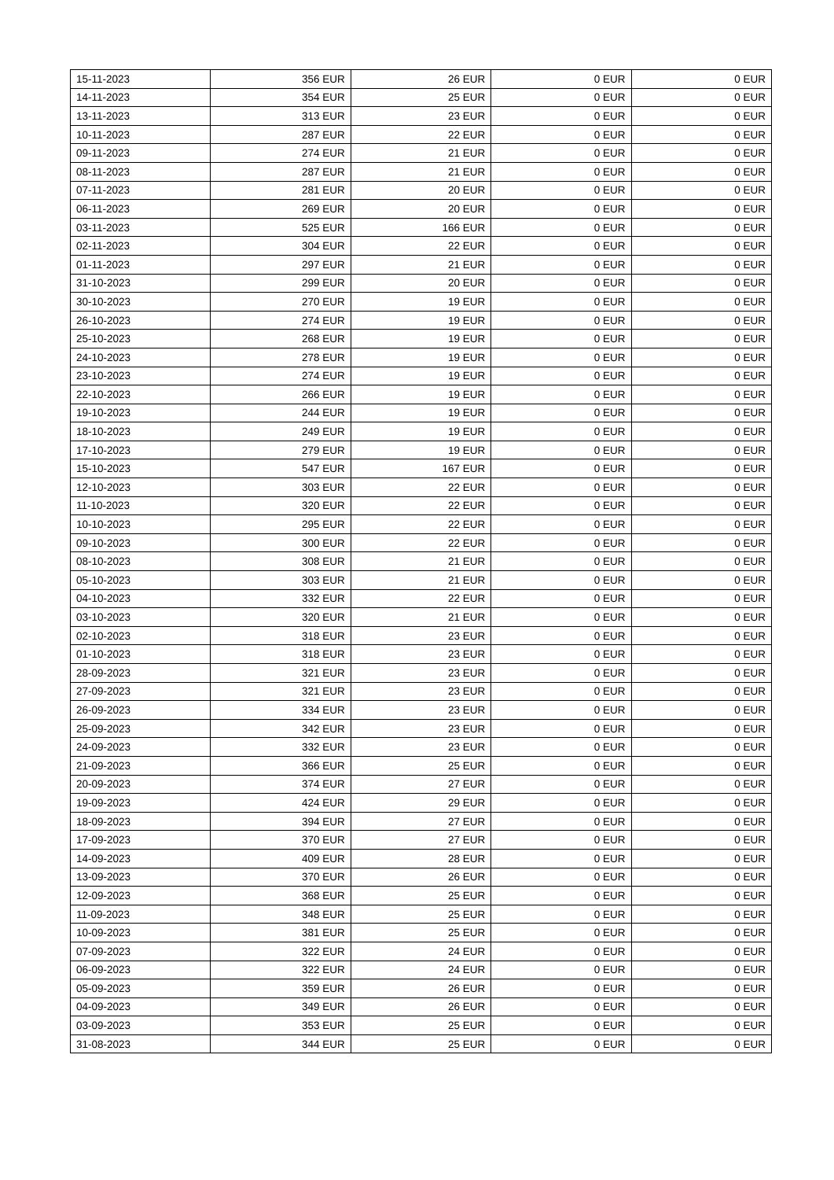| 15-11-2023 | 356 EUR | 26 EUR | 0 EUR | 0 EUR |
| 14-11-2023 | 354 EUR | 25 EUR | 0 EUR | 0 EUR |
| 13-11-2023 | 313 EUR | 23 EUR | 0 EUR | 0 EUR |
| 10-11-2023 | 287 EUR | 22 EUR | 0 EUR | 0 EUR |
| 09-11-2023 | 274 EUR | 21 EUR | 0 EUR | 0 EUR |
| 08-11-2023 | 287 EUR | 21 EUR | 0 EUR | 0 EUR |
| 07-11-2023 | 281 EUR | 20 EUR | 0 EUR | 0 EUR |
| 06-11-2023 | 269 EUR | 20 EUR | 0 EUR | 0 EUR |
| 03-11-2023 | 525 EUR | 166 EUR | 0 EUR | 0 EUR |
| 02-11-2023 | 304 EUR | 22 EUR | 0 EUR | 0 EUR |
| 01-11-2023 | 297 EUR | 21 EUR | 0 EUR | 0 EUR |
| 31-10-2023 | 299 EUR | 20 EUR | 0 EUR | 0 EUR |
| 30-10-2023 | 270 EUR | 19 EUR | 0 EUR | 0 EUR |
| 26-10-2023 | 274 EUR | 19 EUR | 0 EUR | 0 EUR |
| 25-10-2023 | 268 EUR | 19 EUR | 0 EUR | 0 EUR |
| 24-10-2023 | 278 EUR | 19 EUR | 0 EUR | 0 EUR |
| 23-10-2023 | 274 EUR | 19 EUR | 0 EUR | 0 EUR |
| 22-10-2023 | 266 EUR | 19 EUR | 0 EUR | 0 EUR |
| 19-10-2023 | 244 EUR | 19 EUR | 0 EUR | 0 EUR |
| 18-10-2023 | 249 EUR | 19 EUR | 0 EUR | 0 EUR |
| 17-10-2023 | 279 EUR | 19 EUR | 0 EUR | 0 EUR |
| 15-10-2023 | 547 EUR | 167 EUR | 0 EUR | 0 EUR |
| 12-10-2023 | 303 EUR | 22 EUR | 0 EUR | 0 EUR |
| 11-10-2023 | 320 EUR | 22 EUR | 0 EUR | 0 EUR |
| 10-10-2023 | 295 EUR | 22 EUR | 0 EUR | 0 EUR |
| 09-10-2023 | 300 EUR | 22 EUR | 0 EUR | 0 EUR |
| 08-10-2023 | 308 EUR | 21 EUR | 0 EUR | 0 EUR |
| 05-10-2023 | 303 EUR | 21 EUR | 0 EUR | 0 EUR |
| 04-10-2023 | 332 EUR | 22 EUR | 0 EUR | 0 EUR |
| 03-10-2023 | 320 EUR | 21 EUR | 0 EUR | 0 EUR |
| 02-10-2023 | 318 EUR | 23 EUR | 0 EUR | 0 EUR |
| 01-10-2023 | 318 EUR | 23 EUR | 0 EUR | 0 EUR |
| 28-09-2023 | 321 EUR | 23 EUR | 0 EUR | 0 EUR |
| 27-09-2023 | 321 EUR | 23 EUR | 0 EUR | 0 EUR |
| 26-09-2023 | 334 EUR | 23 EUR | 0 EUR | 0 EUR |
| 25-09-2023 | 342 EUR | 23 EUR | 0 EUR | 0 EUR |
| 24-09-2023 | 332 EUR | 23 EUR | 0 EUR | 0 EUR |
| 21-09-2023 | 366 EUR | 25 EUR | 0 EUR | 0 EUR |
| 20-09-2023 | 374 EUR | 27 EUR | 0 EUR | 0 EUR |
| 19-09-2023 | 424 EUR | 29 EUR | 0 EUR | 0 EUR |
| 18-09-2023 | 394 EUR | 27 EUR | 0 EUR | 0 EUR |
| 17-09-2023 | 370 EUR | 27 EUR | 0 EUR | 0 EUR |
| 14-09-2023 | 409 EUR | 28 EUR | 0 EUR | 0 EUR |
| 13-09-2023 | 370 EUR | 26 EUR | 0 EUR | 0 EUR |
| 12-09-2023 | 368 EUR | 25 EUR | 0 EUR | 0 EUR |
| 11-09-2023 | 348 EUR | 25 EUR | 0 EUR | 0 EUR |
| 10-09-2023 | 381 EUR | 25 EUR | 0 EUR | 0 EUR |
| 07-09-2023 | 322 EUR | 24 EUR | 0 EUR | 0 EUR |
| 06-09-2023 | 322 EUR | 24 EUR | 0 EUR | 0 EUR |
| 05-09-2023 | 359 EUR | 26 EUR | 0 EUR | 0 EUR |
| 04-09-2023 | 349 EUR | 26 EUR | 0 EUR | 0 EUR |
| 03-09-2023 | 353 EUR | 25 EUR | 0 EUR | 0 EUR |
| 31-08-2023 | 344 EUR | 25 EUR | 0 EUR | 0 EUR |